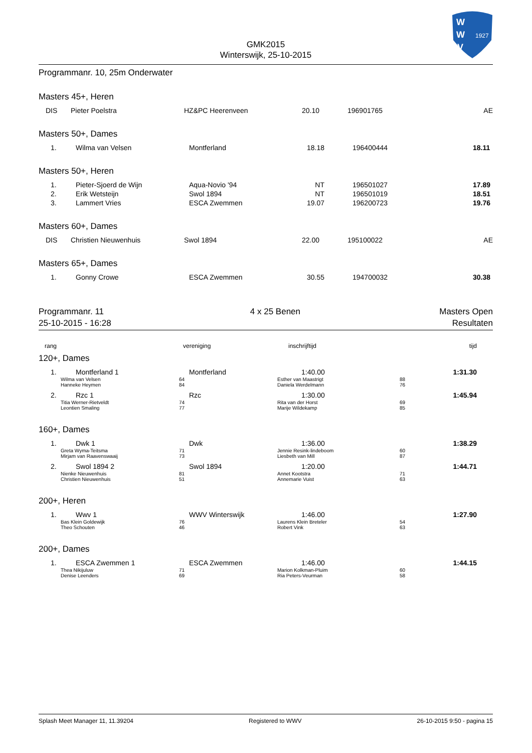W
W
V
1927
GMK2015
Winterswijk, 25-10-2015
Programmanr. 10, 25m Onderwater
Masters 45+, Heren
| DIS | Pieter Poelstra | HZ&PC Heerenveen | 20.10 | 196901765 | AE |
Masters 50+, Dames
| 1. | Wilma van Velsen | Montferland | 18.18 | 196400444 | 18.11 |
Masters 50+, Heren
| 1. | Pieter-Sjoerd de Wijn | Aqua-Novio '94 | NT | 196501027 | 17.89 |
| 2. | Erik Wetsteijn | Swol 1894 | NT | 196501019 | 18.51 |
| 3. | Lammert Vries | ESCA Zwemmen | 19.07 | 196200723 | 19.76 |
Masters 60+, Dames
| DIS | Christien Nieuwenhuis | Swol 1894 | 22.00 | 195100022 | AE |
Masters 65+, Dames
| 1. | Gonny Crowe | ESCA Zwemmen | 30.55 | 194700032 | 30.38 |
Programmanr. 11
25-10-2015 - 16:28
4 x 25 Benen Masters Open
Resultaten
| rang | vereniging | inschrijftijd | tijd |
120+, Dames
| 1. | Montferland 1 | Montferland | 1:40.00 | 1:31.30 |
| | Wilma van Velsen Hanneke Heymen | 64 84 | Esther van Maastrigt Daniela Werdelmann | 88 76 |
| 2. | Rzc 1 | Rzc | 1:30.00 | 1:45.94 |
| | Titia Werner-Rietveldt Leontien Smaling | 74 77 | Rita van der Horst Marije Wildekamp | 69 85 |
160+, Dames
| 1. | Dwk 1 | Dwk | 1:36.00 | 1:38.29 |
| | Greta Wyma-Teitsma Mirjam van Raavenswaaij | 71 73 | Jennie Resink-lindeboom Liesbeth van Mill | 60 87 |
| 2. | Swol 1894 2 | Swol 1894 | 1:20.00 | 1:44.71 |
| | Nienke Nieuwenhuis Christien Nieuwenhuis | 81 51 | Annet Kootstra Annemarie Vuist | 71 63 |
200+, Heren
| 1. | Wwv 1 | WWV Winterswijk | 1:46.00 | 1:27.90 |
| | Bas Klein Goldewijk Theo Schouten | 76 46 | Laurens Klein Breteler Robert Vink | 54 63 |
200+, Dames
| 1. | ESCA Zwemmen 1 | ESCA Zwemmen | 1:46.00 | 1:44.15 |
| | Thea Nikijuluw Denise Leenders | 71 69 | Marion Kolkman-Pluim Ria Peters-Veurman | 60 58 |
Splash Meet Manager 11, 11.39204 Registered to WWV 26-10-2015 9:50 - pagina 15